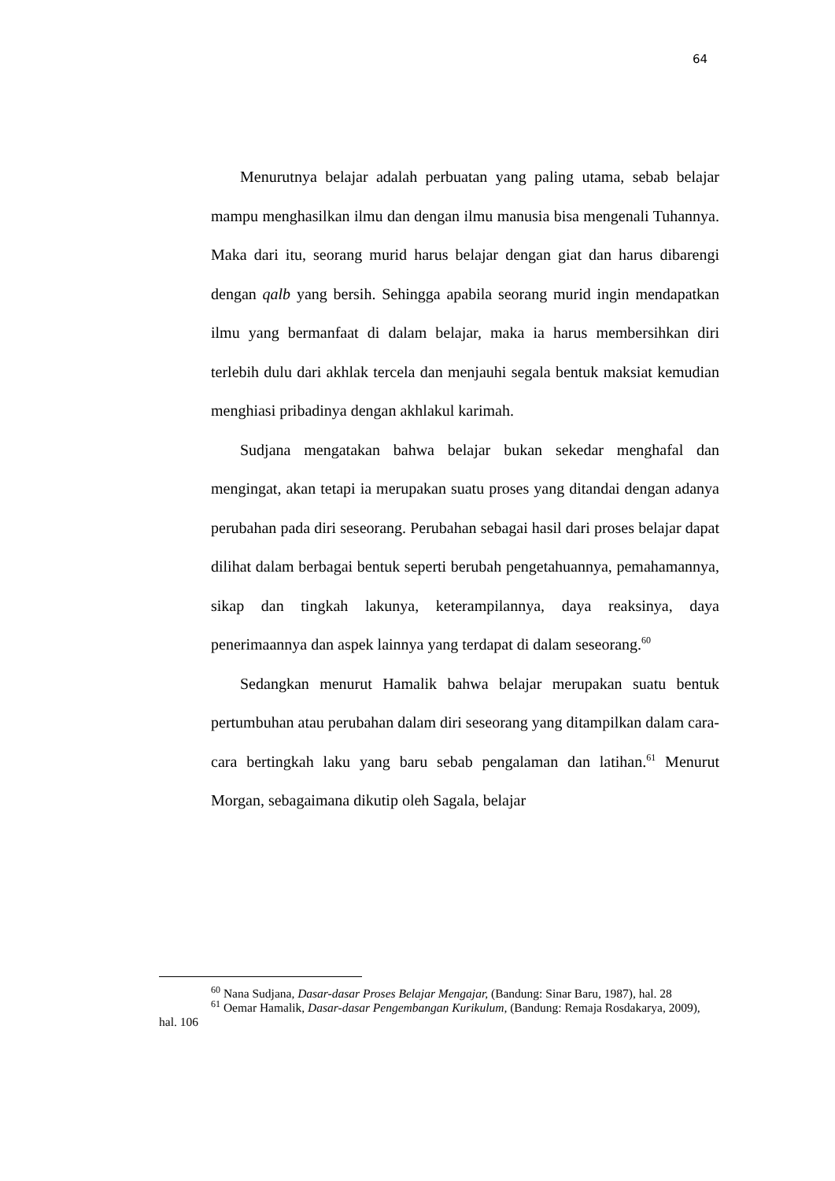64
Menurutnya belajar adalah perbuatan yang paling utama, sebab belajar mampu menghasilkan ilmu dan dengan ilmu manusia bisa mengenali Tuhannya. Maka dari itu, seorang murid harus belajar dengan giat dan harus dibarengi dengan qalb yang bersih. Sehingga apabila seorang murid ingin mendapatkan ilmu yang bermanfaat di dalam belajar, maka ia harus membersihkan diri terlebih dulu dari akhlak tercela dan menjauhi segala bentuk maksiat kemudian menghiasi pribadinya dengan akhlakul karimah.
Sudjana mengatakan bahwa belajar bukan sekedar menghafal dan mengingat, akan tetapi ia merupakan suatu proses yang ditandai dengan adanya perubahan pada diri seseorang. Perubahan sebagai hasil dari proses belajar dapat dilihat dalam berbagai bentuk seperti berubah pengetahuannya, pemahamannya, sikap dan tingkah lakunya, keterampilannya, daya reaksinya, daya penerimaannya dan aspek lainnya yang terdapat di dalam seseorang.<sup>60</sup>
Sedangkan menurut Hamalik bahwa belajar merupakan suatu bentuk pertumbuhan atau perubahan dalam diri seseorang yang ditampilkan dalam cara-cara bertingkah laku yang baru sebab pengalaman dan latihan.<sup>61</sup> Menurut Morgan, sebagaimana dikutip oleh Sagala, belajar
<sup>60</sup> Nana Sudjana, Dasar-dasar Proses Belajar Mengajar, (Bandung: Sinar Baru, 1987), hal. 28
<sup>61</sup> Oemar Hamalik, Dasar-dasar Pengembangan Kurikulum, (Bandung: Remaja Rosdakarya, 2009), hal. 106